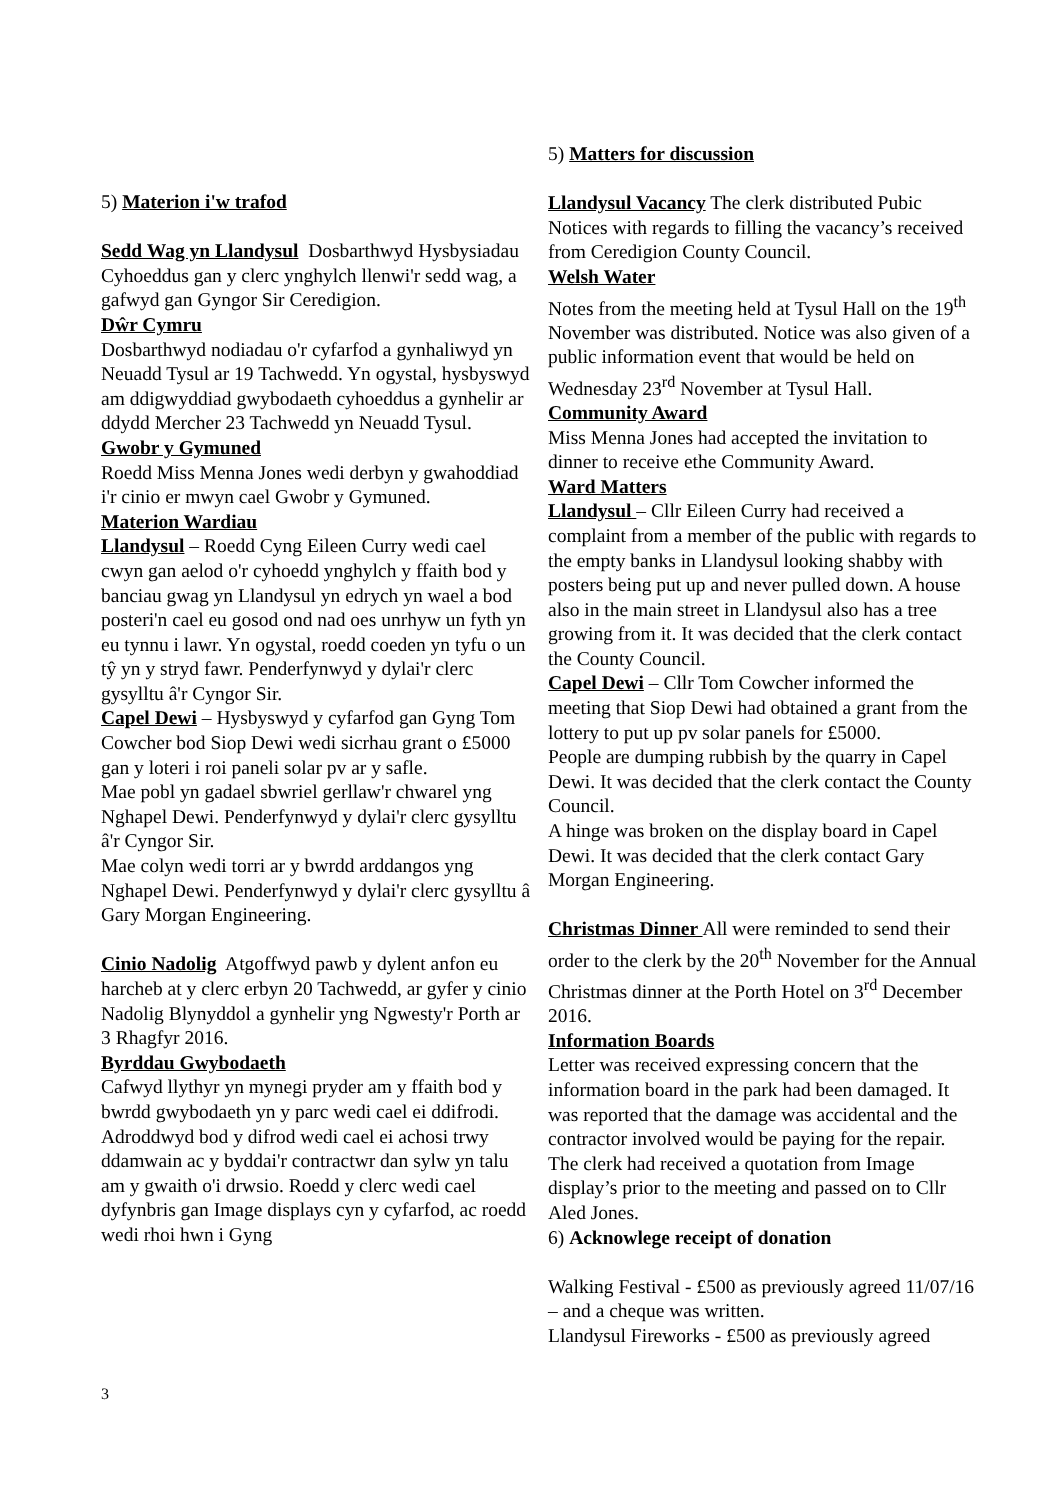5) Materion i'w trafod
Sedd Wag yn Llandysul Dosbarthwyd Hysbysiadau Cyhoeddus gan y clerc ynghylch llenwi'r sedd wag, a gafwyd gan Gyngor Sir Ceredigion.
Dŵr Cymru
Dosbarthwyd nodiadau o'r cyfarfod a gynhaliwyd yn Neuadd Tysul ar 19 Tachwedd. Yn ogystal, hysbyswyd am ddigwyddiad gwybodaeth cyhoeddus a gynhelir ar ddydd Mercher 23 Tachwedd yn Neuadd Tysul.
Gwobr y Gymuned
Roedd Miss Menna Jones wedi derbyn y gwahoddiad i'r cinio er mwyn cael Gwobr y Gymuned.
Materion Wardiau
Llandysul – Roedd Cyng Eileen Curry wedi cael cwyn gan aelod o'r cyhoedd ynghylch y ffaith bod y banciau gwag yn Llandysul yn edrych yn wael a bod posteri'n cael eu gosod ond nad oes unrhyw un fyth yn eu tynnu i lawr. Yn ogystal, roedd coeden yn tyfu o un tŷ yn y stryd fawr. Penderfynwyd y dylai'r clerc gysylltu â'r Cyngor Sir.
Capel Dewi – Hysbyswyd y cyfarfod gan Gyng Tom Cowcher bod Siop Dewi wedi sicrhau grant o £5000 gan y loteri i roi paneli solar pv ar y safle.
Mae pobl yn gadael sbwriel gerllaw'r chwarel yng Nghapel Dewi. Penderfynwyd y dylai'r clerc gysylltu â'r Cyngor Sir.
Mae colyn wedi torri ar y bwrdd arddangos yng Nghapel Dewi. Penderfynwyd y dylai'r clerc gysylltu â Gary Morgan Engineering.
Cinio Nadolig Atgoffwyd pawb y dylent anfon eu harcheb at y clerc erbyn 20 Tachwedd, ar gyfer y cinio Nadolig Blynyddol a gynhelir yng Ngwesty'r Porth ar 3 Rhagfyr 2016.
Byrddau Gwybodaeth
Cafwyd llythyr yn mynegi pryder am y ffaith bod y bwrdd gwybodaeth yn y parc wedi cael ei ddifrodi. Adroddwyd bod y difrod wedi cael ei achosi trwy ddamwain ac y byddai'r contractwr dan sylw yn talu am y gwaith o'i drwsio. Roedd y clerc wedi cael dyfynbris gan Image displays cyn y cyfarfod, ac roedd wedi rhoi hwn i Gyng
5) Matters for discussion
Llandysul Vacancy The clerk distributed Pubic Notices with regards to filling the vacancy’s received from Ceredigion County Council.
Welsh Water
Notes from the meeting held at Tysul Hall on the 19<sup>th</sup> November was distributed. Notice was also given of a public information event that would be held on Wednesday 23<sup>rd</sup> November at Tysul Hall.
Community Award
Miss Menna Jones had accepted the invitation to dinner to receive ethe Community Award.
Ward Matters
Llandysul – Cllr Eileen Curry had received a complaint from a member of the public with regards to the empty banks in Llandysul looking shabby with posters being put up and never pulled down. A house also in the main street in Llandysul also has a tree growing from it. It was decided that the clerk contact the County Council.
Capel Dewi – Cllr Tom Cowcher informed the meeting that Siop Dewi had obtained a grant from the lottery to put up pv solar panels for £5000.
People are dumping rubbish by the quarry in Capel Dewi. It was decided that the clerk contact the County Council.
A hinge was broken on the display board in Capel Dewi. It was decided that the clerk contact Gary Morgan Engineering.
Christmas Dinner All were reminded to send their order to the clerk by the 20<sup>th</sup> November for the Annual Christmas dinner at the Porth Hotel on 3<sup>rd</sup> December 2016.
Information Boards
Letter was received expressing concern that the information board in the park had been damaged. It was reported that the damage was accidental and the contractor involved would be paying for the repair. The clerk had received a quotation from Image display’s prior to the meeting and passed on to Cllr Aled Jones.
6) Acknowlege receipt of donation
Walking Festival - £500 as previously agreed 11/07/16 – and a cheque was written.
Llandysul Fireworks - £500 as previously agreed
3